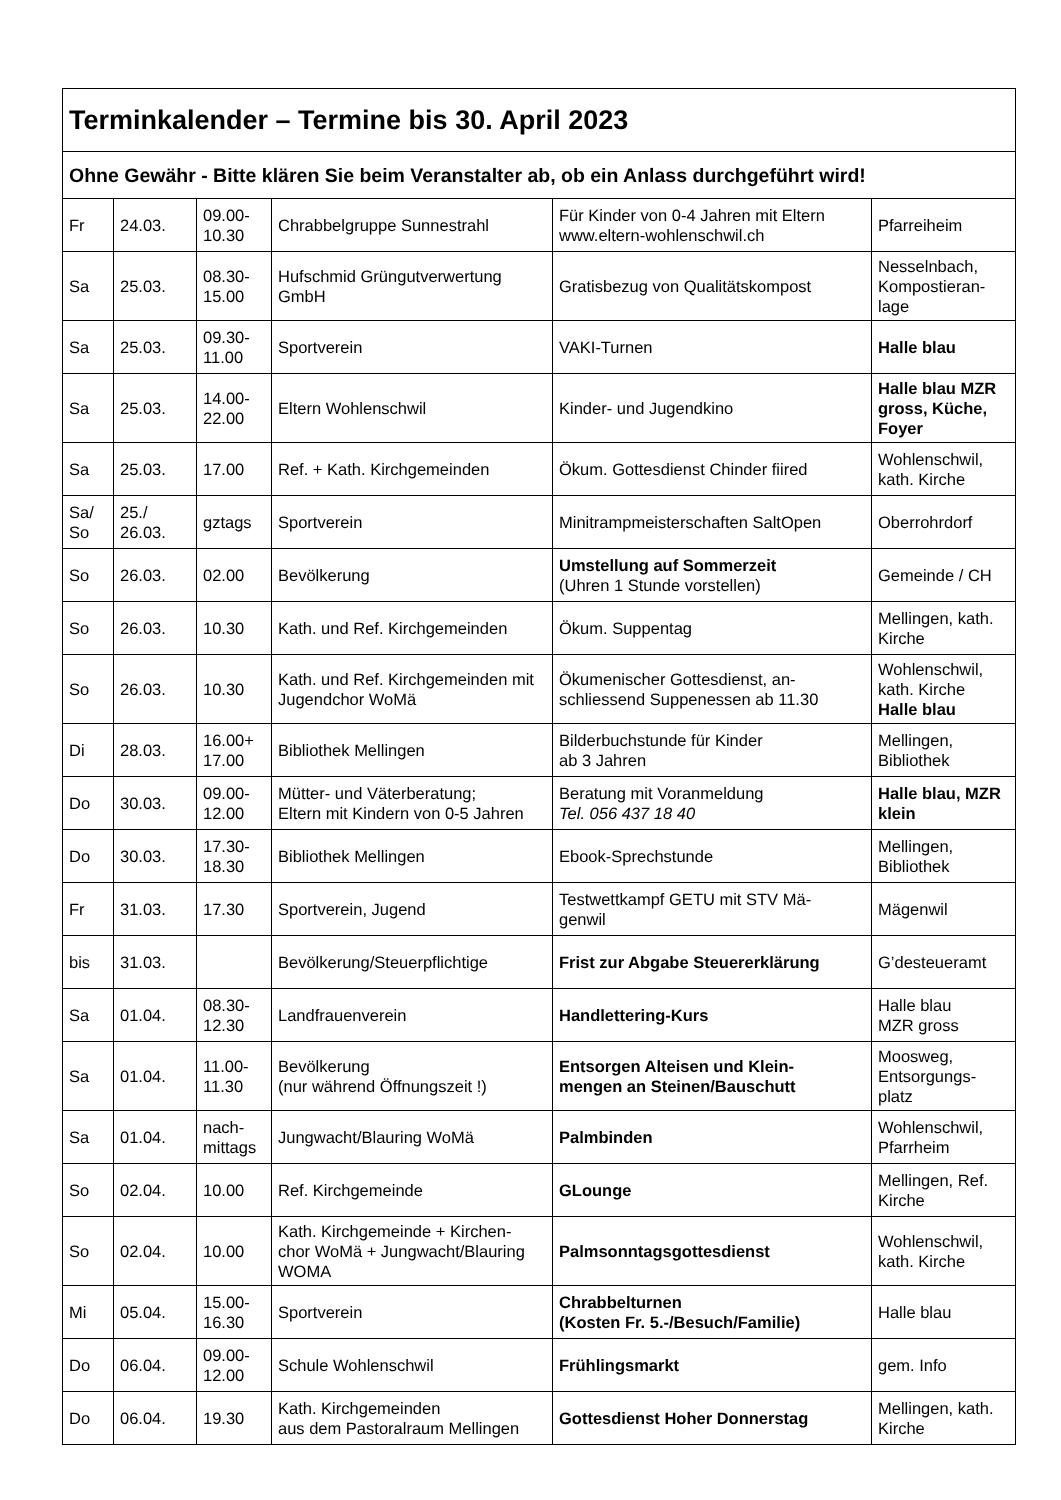| Terminkalender – Termine bis 30. April 2023 | | | | | |
| --- | --- | --- | --- | --- | --- |
| Ohne Gewähr - Bitte klären Sie beim Veranstalter ab, ob ein Anlass durchgeführt wird! | | | | | |
| Fr | 24.03. | 09.00- 10.30 | Chrabbelgruppe Sunnestrahl | Für Kinder von 0-4 Jahren mit Eltern www.eltern-wohlenschwil.ch | Pfarreiheim |
| Sa | 25.03. | 08.30- 15.00 | Hufschmid Grüngutverwertung GmbH | Gratisbezug von Qualitätskompost | Nesselnbach, Kompostieran- lage |
| Sa | 25.03. | 09.30- 11.00 | Sportverein | VAKI-Turnen | Halle blau |
| Sa | 25.03. | 14.00- 22.00 | Eltern Wohlenschwil | Kinder- und Jugendkino | Halle blau MZR gross, Küche, Foyer |
| Sa | 25.03. | 17.00 | Ref. + Kath. Kirchgemeinden | Ökum. Gottesdienst Chinder fiired | Wohlenschwil, kath. Kirche |
| Sa/ So | 25./ 26.03. | gztags | Sportverein | Minitrampmeisterschaften SaltOpen | Oberrohrdorf |
| So | 26.03. | 02.00 | Bevölkerung | Umstellung auf Sommerzeit (Uhren 1 Stunde vorstellen) | Gemeinde / CH |
| So | 26.03. | 10.30 | Kath. und Ref. Kirchgemeinden | Ökum. Suppentag | Mellingen, kath. Kirche |
| So | 26.03. | 10.30 | Kath. und Ref. Kirchgemeinden mit Jugendchor WoMä | Ökumenischer Gottesdienst, an- schliessend Suppenessen ab 11.30 | Wohlenschwil, kath. Kirche Halle blau |
| Di | 28.03. | 16.00+ 17.00 | Bibliothek Mellingen | Bilderbuchstunde für Kinder ab 3 Jahren | Mellingen, Bibliothek |
| Do | 30.03. | 09.00- 12.00 | Mütter- und Väterberatung; Eltern mit Kindern von 0-5 Jahren | Beratung mit Voranmeldung Tel. 056 437 18 40 | Halle blau, MZR klein |
| Do | 30.03. | 17.30- 18.30 | Bibliothek Mellingen | Ebook-Sprechstunde | Mellingen, Bibliothek |
| Fr | 31.03. | 17.30 | Sportverein, Jugend | Testwettkampf GETU mit STV Mä- genwil | Mägenwil |
| bis | 31.03. | | Bevölkerung/Steuerpflichtige | Frist zur Abgabe Steuererklärung | G’desteueramt |
| Sa | 01.04. | 08.30- 12.30 | Landfrauenverein | Handlettering-Kurs | Halle blau MZR gross |
| Sa | 01.04. | 11.00- 11.30 | Bevölkerung (nur während Öffnungszeit !) | Entsorgen Alteisen und Klein- mengen an Steinen/Bauschutt | Moosweg, Entsorgungs- platz |
| Sa | 01.04. | nach- mittags | Jungwacht/Blauring WoMä | Palmbinden | Wohlenschwil, Pfarrheim |
| So | 02.04. | 10.00 | Ref. Kirchgemeinde | GLounge | Mellingen, Ref. Kirche |
| So | 02.04. | 10.00 | Kath. Kirchgemeinde + Kirchen- chor WoMä + Jungwacht/Blauring WOMA | Palmsonntagsgottesdienst | Wohlenschwil, kath. Kirche |
| Mi | 05.04. | 15.00- 16.30 | Sportverein | Chrabbelturnen (Kosten Fr. 5.-/Besuch/Familie) | Halle blau |
| Do | 06.04. | 09.00- 12.00 | Schule Wohlenschwil | Frühlingsmarkt | gem. Info |
| Do | 06.04. | 19.30 | Kath. Kirchgemeinden aus dem Pastoralraum Mellingen | Gottesdienst Hoher Donnerstag | Mellingen, kath. Kirche |